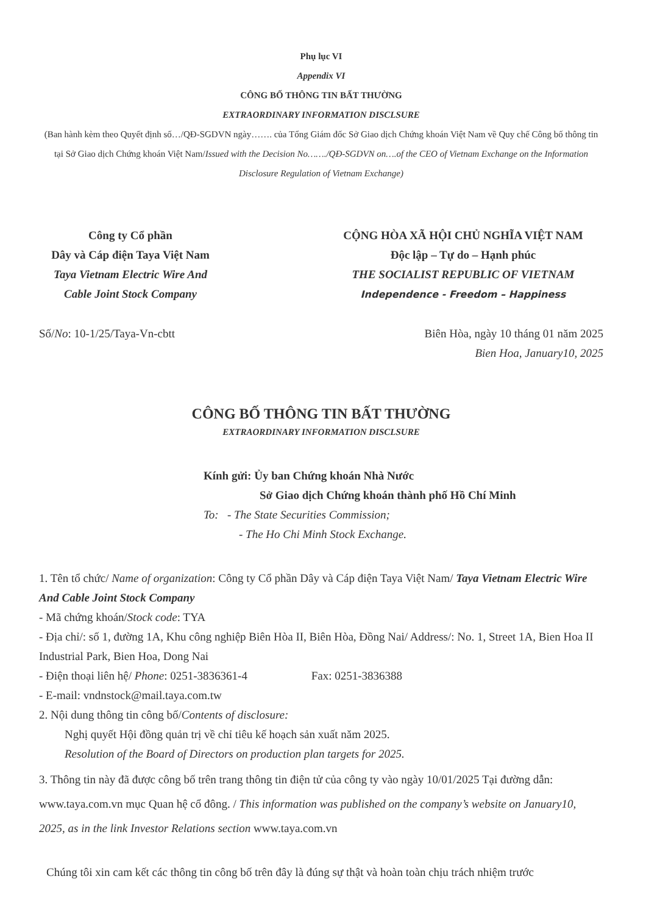Phụ lục VI
Appendix VI
CÔNG BỐ THÔNG TIN BẤT THƯỜNG
EXTRAORDINARY INFORMATION DISCLSURE
(Ban hành kèm theo Quyết định số…/QĐ-SGDVN ngày……. của Tổng Giám đốc Sở Giao dịch Chứng khoán Việt Nam về Quy chế Công bố thông tin tại Sở Giao dịch Chứng khoán Việt Nam/Issued with the Decision No……./QĐ-SGDVN on….of the CEO of Vietnam Exchange on the Information Disclosure Regulation of Vietnam Exchange)
Công ty Cổ phần
Dây và Cáp điện Taya Việt Nam
Taya Vietnam Electric Wire And Cable Joint Stock Company
CỘNG HÒA XÃ HỘI CHỦ NGHĨA VIỆT NAM
Độc lập – Tự do – Hạnh phúc
THE SOCIALIST REPUBLIC OF VIETNAM
Independence - Freedom – Happiness
Số/No: 10-1/25/Taya-Vn-cbtt Biên Hòa, ngày 10 tháng 01 năm 2025
Bien Hoa, January10, 2025
CÔNG BỐ THÔNG TIN BẤT THƯỜNG
EXTRAORDINARY INFORMATION DISCLSURE
Kính gửi: Ủy ban Chứng khoán Nhà Nước
Sở Giao dịch Chứng khoán thành phố Hồ Chí Minh
To: - The State Securities Commission;
- The Ho Chi Minh Stock Exchange.
1. Tên tổ chức/ Name of organization: Công ty Cổ phần Dây và Cáp điện Taya Việt Nam/ Taya Vietnam Electric Wire And Cable Joint Stock Company
- Mã chứng khoán/Stock code: TYA
- Địa chỉ/: số 1, đường 1A, Khu công nghiệp Biên Hòa II, Biên Hòa, Đồng Nai/ Address/: No. 1, Street 1A, Bien Hoa II Industrial Park, Bien Hoa, Dong Nai
- Điện thoại liên hệ/ Phone: 0251-3836361-4 Fax: 0251-3836388
- E-mail: vndnstock@mail.taya.com.tw
2. Nội dung thông tin công bố/Contents of disclosure:
Nghị quyết Hội đồng quản trị về chỉ tiêu kế hoạch sản xuất năm 2025.
Resolution of the Board of Directors on production plan targets for 2025.
3. Thông tin này đã được công bố trên trang thông tin điện tử của công ty vào ngày 10/01/2025 Tại đường dẫn: www.taya.com.vn mục Quan hệ cổ đông. / This information was published on the company’s website on January10, 2025, as in the link Investor Relations section www.taya.com.vn
Chúng tôi xin cam kết các thông tin công bố trên đây là đúng sự thật và hoàn toàn chịu trách nhiệm trước